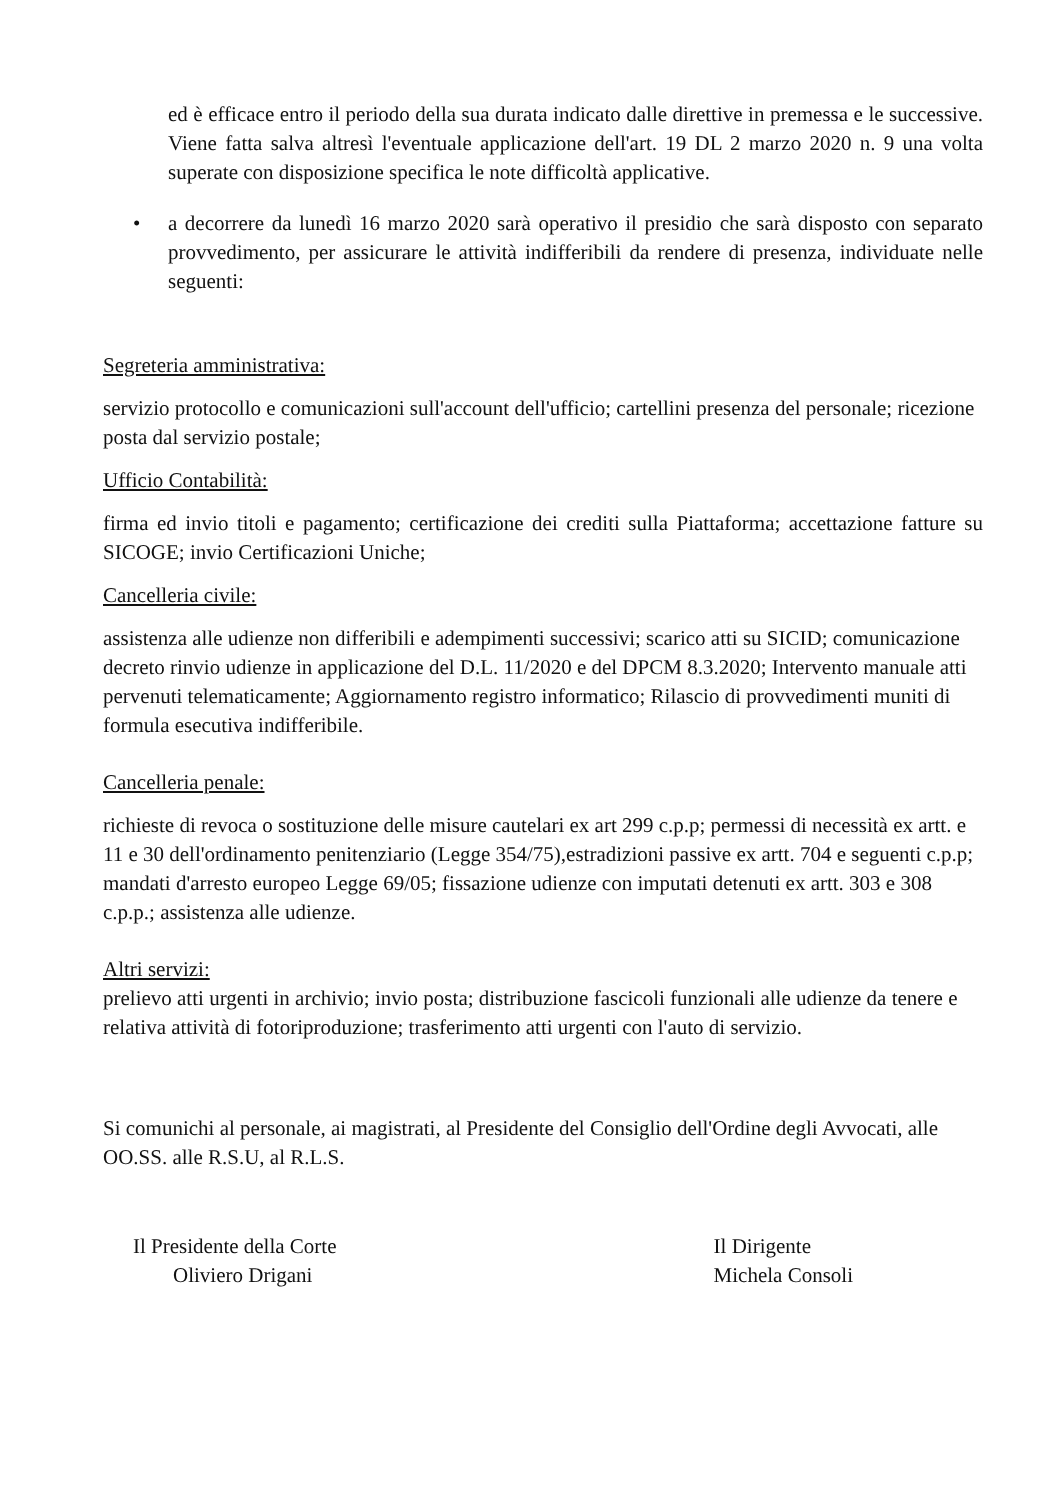ed è efficace entro il periodo della sua durata indicato dalle direttive in premessa e le successive. Viene fatta salva altresì l'eventuale applicazione dell'art. 19 DL 2 marzo 2020 n. 9 una volta superate con disposizione specifica le note difficoltà applicative.
• a decorrere da lunedì 16 marzo 2020 sarà operativo il presidio che sarà disposto con separato provvedimento, per assicurare le attività indifferibili da rendere di presenza, individuate nelle seguenti:
Segreteria amministrativa:
servizio protocollo e comunicazioni sull'account dell'ufficio; cartellini presenza del personale; ricezione posta dal servizio postale;
Ufficio Contabilità:
firma ed invio titoli e pagamento; certificazione dei crediti sulla Piattaforma; accettazione fatture su SICOGE; invio Certificazioni Uniche;
Cancelleria civile:
assistenza alle udienze non differibili e adempimenti successivi; scarico atti su SICID; comunicazione decreto rinvio udienze in applicazione del D.L. 11/2020 e del DPCM 8.3.2020; Intervento manuale atti pervenuti telematicamente; Aggiornamento registro informatico; Rilascio di provvedimenti muniti di formula esecutiva indifferibile.
Cancelleria penale:
richieste di revoca o sostituzione delle misure cautelari ex art 299 c.p.p; permessi di necessità ex artt. e 11 e 30 dell'ordinamento penitenziario (Legge 354/75),estradizioni passive ex artt. 704 e seguenti c.p.p; mandati d'arresto europeo Legge 69/05; fissazione udienze con imputati detenuti ex artt. 303 e 308 c.p.p.; assistenza alle udienze.
Altri servizi:
prelievo atti urgenti in archivio; invio posta; distribuzione fascicoli funzionali alle udienze da tenere e relativa attività di fotoriproduzione; trasferimento atti urgenti con l'auto di servizio.
Si comunichi al personale, ai magistrati, al Presidente del Consiglio dell'Ordine degli Avvocati, alle OO.SS. alle R.S.U, al R.L.S.
Il Presidente della Corte
Oliviero Drigani
Il Dirigente
Michela Consoli